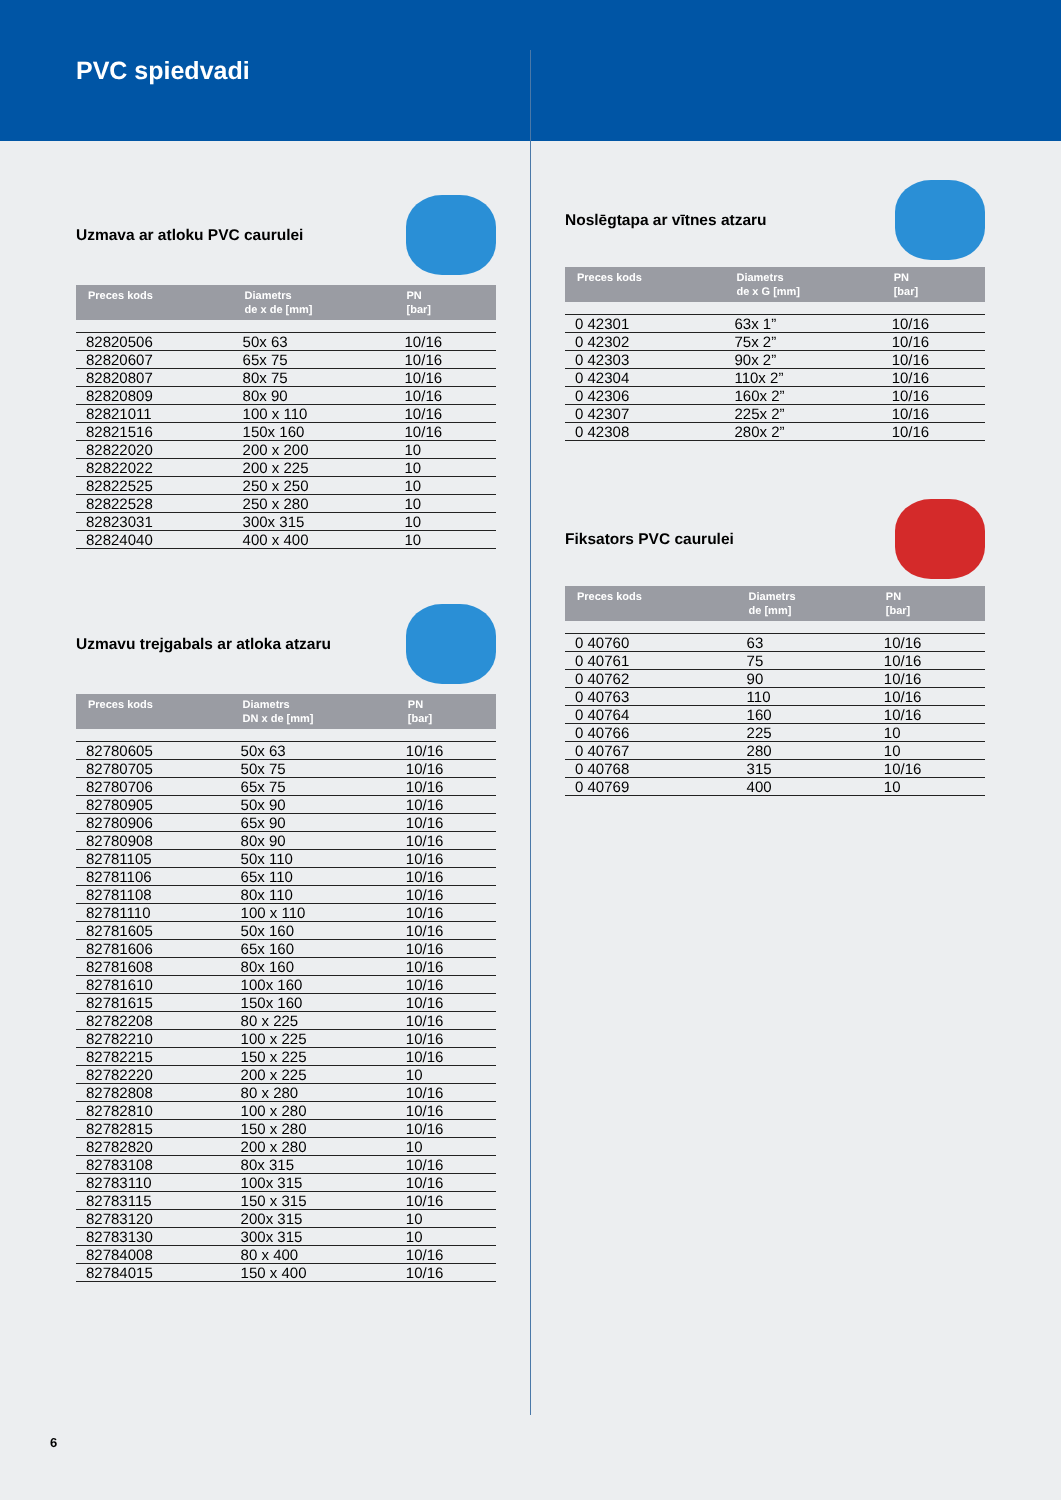PVC spiedvadi
Uzmava ar atloku PVC caurulei
| Preces kods | Diametrs de x de [mm] | PN [bar] |
| --- | --- | --- |
| 82820506 | 50x 63 | 10/16 |
| 82820607 | 65x 75 | 10/16 |
| 82820807 | 80x 75 | 10/16 |
| 82820809 | 80x 90 | 10/16 |
| 82821011 | 100 x 110 | 10/16 |
| 82821516 | 150x 160 | 10/16 |
| 82822020 | 200 x 200 | 10 |
| 82822022 | 200 x 225 | 10 |
| 82822525 | 250 x 250 | 10 |
| 82822528 | 250 x 280 | 10 |
| 82823031 | 300x 315 | 10 |
| 82824040 | 400 x 400 | 10 |
Uzmavu trejgabals ar atloka atzaru
| Preces kods | Diametrs DN x de [mm] | PN [bar] |
| --- | --- | --- |
| 82780605 | 50x 63 | 10/16 |
| 82780705 | 50x 75 | 10/16 |
| 82780706 | 65x 75 | 10/16 |
| 82780905 | 50x 90 | 10/16 |
| 82780906 | 65x 90 | 10/16 |
| 82780908 | 80x 90 | 10/16 |
| 82781105 | 50x 110 | 10/16 |
| 82781106 | 65x 110 | 10/16 |
| 82781108 | 80x 110 | 10/16 |
| 82781110 | 100 x 110 | 10/16 |
| 82781605 | 50x 160 | 10/16 |
| 82781606 | 65x 160 | 10/16 |
| 82781608 | 80x 160 | 10/16 |
| 82781610 | 100x 160 | 10/16 |
| 82781615 | 150x 160 | 10/16 |
| 82782208 | 80 x 225 | 10/16 |
| 82782210 | 100 x 225 | 10/16 |
| 82782215 | 150 x 225 | 10/16 |
| 82782220 | 200 x 225 | 10 |
| 82782808 | 80 x 280 | 10/16 |
| 82782810 | 100 x 280 | 10/16 |
| 82782815 | 150 x 280 | 10/16 |
| 82782820 | 200 x 280 | 10 |
| 82783108 | 80x 315 | 10/16 |
| 82783110 | 100x 315 | 10/16 |
| 82783115 | 150 x 315 | 10/16 |
| 82783120 | 200x 315 | 10 |
| 82783130 | 300x 315 | 10 |
| 82784008 | 80 x 400 | 10/16 |
| 82784015 | 150 x 400 | 10/16 |
Noslēgtapa ar vītnes atzaru
| Preces kods | Diametrs de x G [mm] | PN [bar] |
| --- | --- | --- |
| 0 42301 | 63x 1” | 10/16 |
| 0 42302 | 75x 2” | 10/16 |
| 0 42303 | 90x 2” | 10/16 |
| 0 42304 | 110x 2” | 10/16 |
| 0 42306 | 160x 2” | 10/16 |
| 0 42307 | 225x 2” | 10/16 |
| 0 42308 | 280x 2” | 10/16 |
Fiksators PVC caurulei
| Preces kods | Diametrs de [mm] | PN [bar] |
| --- | --- | --- |
| 0 40760 | 63 | 10/16 |
| 0 40761 | 75 | 10/16 |
| 0 40762 | 90 | 10/16 |
| 0 40763 | 110 | 10/16 |
| 0 40764 | 160 | 10/16 |
| 0 40766 | 225 | 10 |
| 0 40767 | 280 | 10 |
| 0 40768 | 315 | 10/16 |
| 0 40769 | 400 | 10 |
6